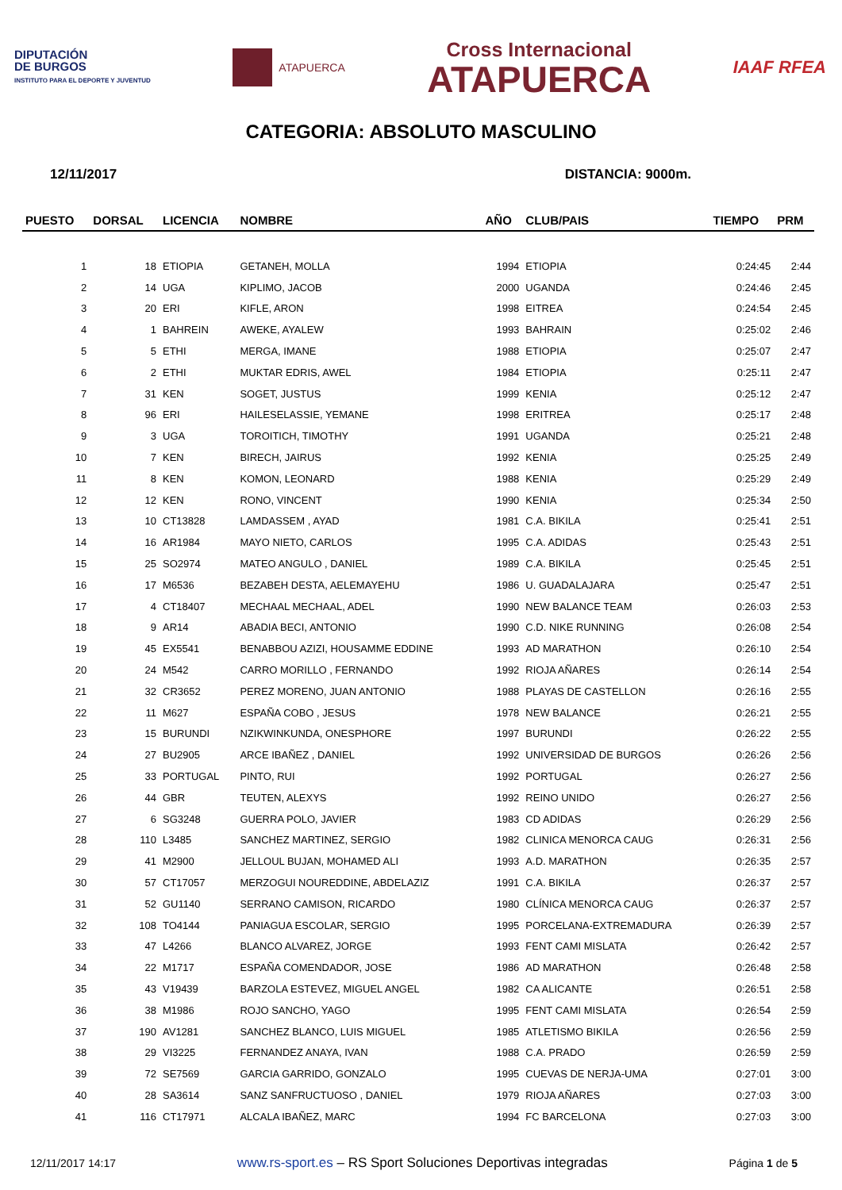DIPUTACIÓN
DE BURGOS
INSTITUTO PARA EL DEPORTE Y JUVENTUD
ATAPUERCA
Cross Internacional
ATAPUERCA
IAAF RFEA
CATEGORIA: ABSOLUTO MASCULINO
12/11/2017 DISTANCIA: 9000m.
| PUESTO | DORSAL | LICENCIA | NOMBRE | AÑO | CLUB/PAIS | TIEMPO | PRM |
| --- | --- | --- | --- | --- | --- | --- | --- |
| 1 | 18 | ETIOPIA | GETANEH, MOLLA | 1994 | ETIOPIA | 0:24:45 | 2:44 |
| 2 | 14 | UGA | KIPLIMO, JACOB | 2000 | UGANDA | 0:24:46 | 2:45 |
| 3 | 20 | ERI | KIFLE, ARON | 1998 | EITREA | 0:24:54 | 2:45 |
| 4 | 1 | BAHREIN | AWEKE, AYALEW | 1993 | BAHRAIN | 0:25:02 | 2:46 |
| 5 | 5 | ETHI | MERGA, IMANE | 1988 | ETIOPIA | 0:25:07 | 2:47 |
| 6 | 2 | ETHI | MUKTAR EDRIS, AWEL | 1984 | ETIOPIA | 0:25:11 | 2:47 |
| 7 | 31 | KEN | SOGET, JUSTUS | 1999 | KENIA | 0:25:12 | 2:47 |
| 8 | 96 | ERI | HAILESELASSIE, YEMANE | 1998 | ERITREA | 0:25:17 | 2:48 |
| 9 | 3 | UGA | TOROITICH, TIMOTHY | 1991 | UGANDA | 0:25:21 | 2:48 |
| 10 | 7 | KEN | BIRECH, JAIRUS | 1992 | KENIA | 0:25:25 | 2:49 |
| 11 | 8 | KEN | KOMON, LEONARD | 1988 | KENIA | 0:25:29 | 2:49 |
| 12 | 12 | KEN | RONO, VINCENT | 1990 | KENIA | 0:25:34 | 2:50 |
| 13 | 10 | CT13828 | LAMDASSEM , AYAD | 1981 | C.A. BIKILA | 0:25:41 | 2:51 |
| 14 | 16 | AR1984 | MAYO NIETO, CARLOS | 1995 | C.A. ADIDAS | 0:25:43 | 2:51 |
| 15 | 25 | SO2974 | MATEO ANGULO , DANIEL | 1989 | C.A. BIKILA | 0:25:45 | 2:51 |
| 16 | 17 | M6536 | BEZABEH DESTA, AELEMAYEHU | 1986 | U. GUADALAJARA | 0:25:47 | 2:51 |
| 17 | 4 | CT18407 | MECHAAL MECHAAL, ADEL | 1990 | NEW BALANCE TEAM | 0:26:03 | 2:53 |
| 18 | 9 | AR14 | ABADIA BECI, ANTONIO | 1990 | C.D. NIKE RUNNING | 0:26:08 | 2:54 |
| 19 | 45 | EX5541 | BENABBOU AZIZI, HOUSAMME EDDINE | 1993 | AD MARATHON | 0:26:10 | 2:54 |
| 20 | 24 | M542 | CARRO MORILLO , FERNANDO | 1992 | RIOJA AÑARES | 0:26:14 | 2:54 |
| 21 | 32 | CR3652 | PEREZ MORENO, JUAN ANTONIO | 1988 | PLAYAS DE CASTELLON | 0:26:16 | 2:55 |
| 22 | 11 | M627 | ESPAÑA COBO , JESUS | 1978 | NEW BALANCE | 0:26:21 | 2:55 |
| 23 | 15 | BURUNDI | NZIKWINKUNDA, ONESPHORE | 1997 | BURUNDI | 0:26:22 | 2:55 |
| 24 | 27 | BU2905 | ARCE IBAÑEZ , DANIEL | 1992 | UNIVERSIDAD DE BURGOS | 0:26:26 | 2:56 |
| 25 | 33 | PORTUGAL | PINTO, RUI | 1992 | PORTUGAL | 0:26:27 | 2:56 |
| 26 | 44 | GBR | TEUTEN, ALEXYS | 1992 | REINO UNIDO | 0:26:27 | 2:56 |
| 27 | 6 | SG3248 | GUERRA POLO, JAVIER | 1983 | CD ADIDAS | 0:26:29 | 2:56 |
| 28 | 110 | L3485 | SANCHEZ MARTINEZ, SERGIO | 1982 | CLINICA MENORCA CAUG | 0:26:31 | 2:56 |
| 29 | 41 | M2900 | JELLOUL BUJAN, MOHAMED ALI | 1993 | A.D. MARATHON | 0:26:35 | 2:57 |
| 30 | 57 | CT17057 | MERZOGUI NOUREDDINE, ABDELAZIZ | 1991 | C.A. BIKILA | 0:26:37 | 2:57 |
| 31 | 52 | GU1140 | SERRANO CAMISON, RICARDO | 1980 | CLÍNICA MENORCA CAUG | 0:26:37 | 2:57 |
| 32 | 108 | TO4144 | PANIAGUA ESCOLAR, SERGIO | 1995 | PORCELANA-EXTREMADURA | 0:26:39 | 2:57 |
| 33 | 47 | L4266 | BLANCO ALVAREZ, JORGE | 1993 | FENT CAMI MISLATA | 0:26:42 | 2:57 |
| 34 | 22 | M1717 | ESPAÑA COMENDADOR, JOSE | 1986 | AD MARATHON | 0:26:48 | 2:58 |
| 35 | 43 | V19439 | BARZOLA ESTEVEZ, MIGUEL ANGEL | 1982 | CA ALICANTE | 0:26:51 | 2:58 |
| 36 | 38 | M1986 | ROJO SANCHO, YAGO | 1995 | FENT CAMI MISLATA | 0:26:54 | 2:59 |
| 37 | 190 | AV1281 | SANCHEZ BLANCO, LUIS MIGUEL | 1985 | ATLETISMO BIKILA | 0:26:56 | 2:59 |
| 38 | 29 | VI3225 | FERNANDEZ ANAYA, IVAN | 1988 | C.A. PRADO | 0:26:59 | 2:59 |
| 39 | 72 | SE7569 | GARCIA GARRIDO, GONZALO | 1995 | CUEVAS DE NERJA-UMA | 0:27:01 | 3:00 |
| 40 | 28 | SA3614 | SANZ SANFRUCTUOSO , DANIEL | 1979 | RIOJA AÑARES | 0:27:03 | 3:00 |
| 41 | 116 | CT17971 | ALCALA IBAÑEZ, MARC | 1994 | FC BARCELONA | 0:27:03 | 3:00 |
12/11/2017 14:17 www.rs-sport.es – RS Sport Soluciones Deportivas integradas Página 1 de 5